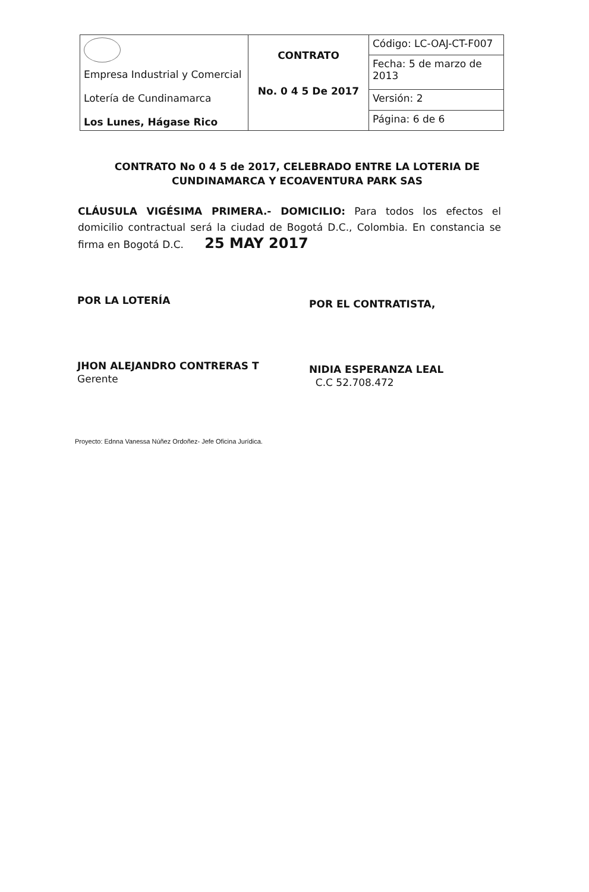| Empresa Industrial y Comercial Lotería de Cundinamarca Los Lunes, Hágase Rico | CONTRATO No. 0 4 5 De 2017 | Código: LC-OAJ-CT-F007 |
| | | Fecha: 5 de marzo de 2013 |
| | | Versión: 2 |
| | | Página: 6 de 6 |
CONTRATO No 0 4 5 de 2017, CELEBRADO ENTRE LA LOTERIA DE CUNDINAMARCA Y ECOAVENTURA PARK SAS
CLÁUSULA VIGÉSIMA PRIMERA.- DOMICILIO: Para todos los efectos el domicilio contractual será la ciudad de Bogotá D.C., Colombia. En constancia se firma en Bogotá D.C. 25 MAY 2017
POR LA LOTERÍA
JHON ALEJANDRO CONTRERAS T
Gerente
POR EL CONTRATISTA,
NIDIA ESPERANZA LEAL
C.C 52.708.472
Proyecto: Ednna Vanessa Núñez Ordoñez- Jefe Oficina Jurídica.